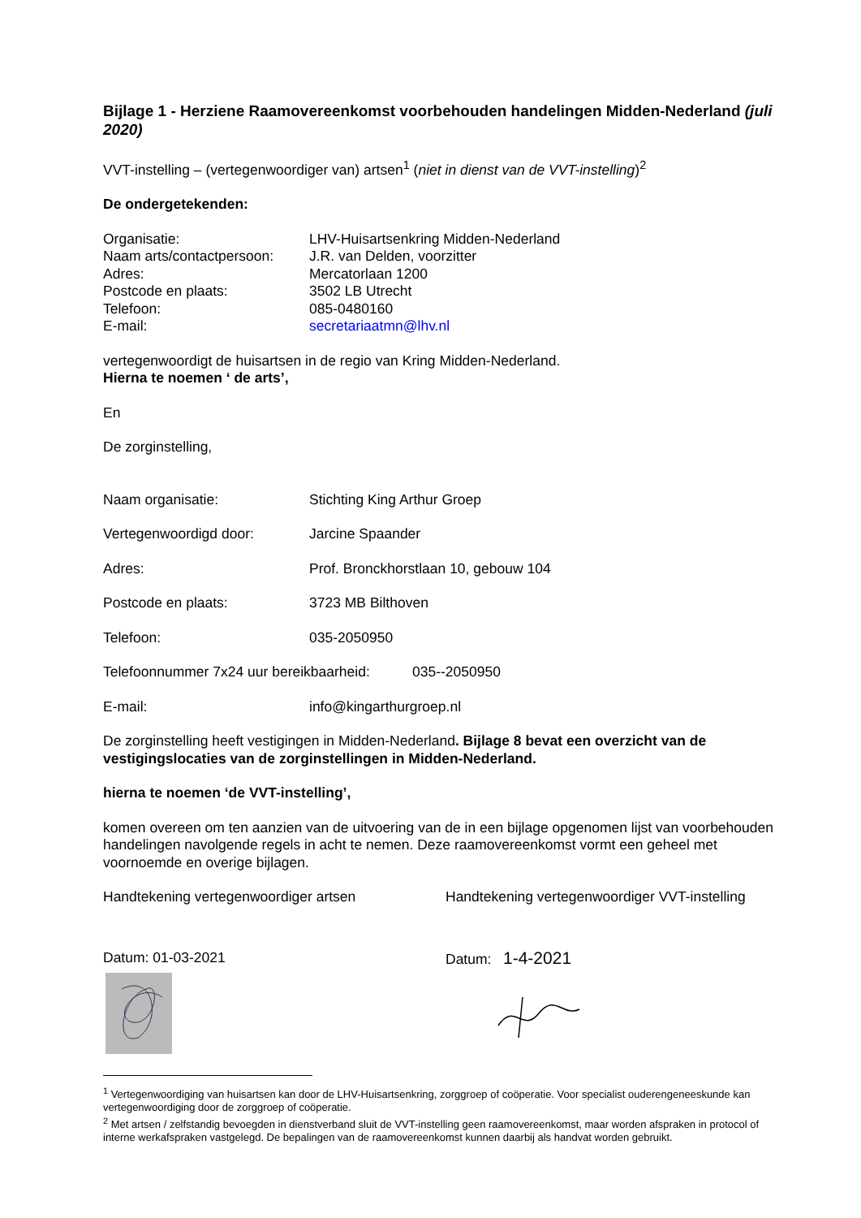Bijlage 1 - Herziene Raamovereenkomst voorbehouden handelingen Midden-Nederland (juli 2020)
VVT-instelling – (vertegenwoordiger van) artsen<sup>1</sup> (niet in dienst van de VVT-instelling)<sup>2</sup>
De ondergetekenden:
Organisatie: LHV-Huisartsenkring Midden-Nederland
Naam arts/contactpersoon: J.R. van Delden, voorzitter
Adres: Mercatorlaan 1200
Postcode en plaats: 3502 LB Utrecht
Telefoon: 085-0480160
E-mail: secretariaatmn@lhv.nl
vertegenwoordigt de huisartsen in de regio van Kring Midden-Nederland.
Hierna te noemen ‘ de arts’,
En
De zorginstelling,
Naam organisatie: Stichting King Arthur Groep
Vertegenwoordigd door: Jarcine Spaander
Adres: Prof. Bronckhorstlaan 10, gebouw 104
Postcode en plaats: 3723 MB Bilthoven
Telefoon: 035-2050950
Telefoonnummer 7x24 uur bereikbaarheid: 035--2050950
E-mail: info@kingarthurgroep.nl
De zorginstelling heeft vestigingen in Midden-Nederland. Bijlage 8 bevat een overzicht van de vestigingslocaties van de zorginstellingen in Midden-Nederland.
hierna te noemen ‘de VVT-instelling’,
komen overeen om ten aanzien van de uitvoering van de in een bijlage opgenomen lijst van voorbehouden handelingen navolgende regels in acht te nemen. Deze raamovereenkomst vormt een geheel met voornoemde en overige bijlagen.
Handtekening vertegenwoordiger artsen
Datum: 01-03-2021
Handtekening vertegenwoordiger VVT-instelling
Datum: 1-4-2021
<sup>1</sup> Vertegenwoordiging van huisartsen kan door de LHV-Huisartsenkring, zorggroep of coöperatie. Voor specialist ouderengeneeskunde kan vertegenwoordiging door de zorggroep of coöperatie.
<sup>2</sup> Met artsen / zelfstandig bevoegden in dienstverband sluit de VVT-instelling geen raamovereenkomst, maar worden afspraken in protocol of interne werkafspraken vastgelegd. De bepalingen van de raamovereenkomst kunnen daarbij als handvat worden gebruikt.